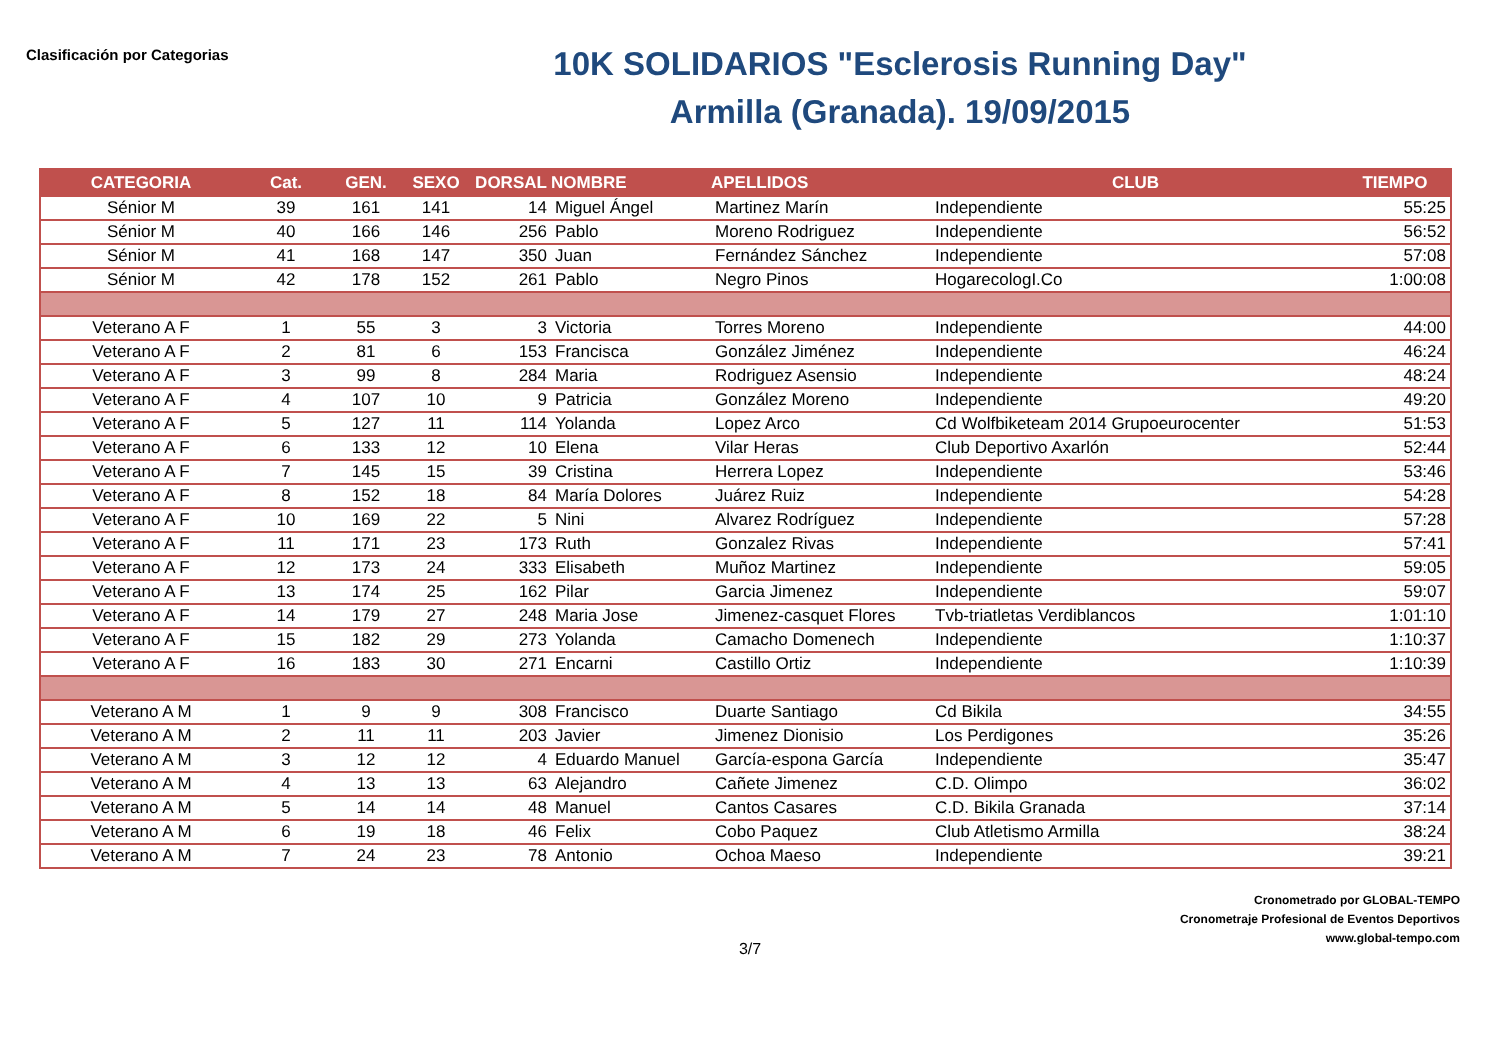Clasificación por Categorias
10K SOLIDARIOS "Esclerosis Running Day"
Armilla (Granada). 19/09/2015
| CATEGORIA | Cat. | GEN. | SEXO | DORSAL | NOMBRE | APELLIDOS | CLUB | TIEMPO |
| --- | --- | --- | --- | --- | --- | --- | --- | --- |
| Sénior M | 39 | 161 | 141 | 14 | Miguel Ángel | Martinez Marín | Independiente | 55:25 |
| Sénior M | 40 | 166 | 146 | 256 | Pablo | Moreno Rodriguez | Independiente | 56:52 |
| Sénior M | 41 | 168 | 147 | 350 | Juan | Fernández Sánchez | Independiente | 57:08 |
| Sénior M | 42 | 178 | 152 | 261 | Pablo | Negro Pinos | HogarecologI.Co | 1:00:08 |
| Veterano A F | 1 | 55 | 3 | 3 | Victoria | Torres Moreno | Independiente | 44:00 |
| Veterano A F | 2 | 81 | 6 | 153 | Francisca | González Jiménez | Independiente | 46:24 |
| Veterano A F | 3 | 99 | 8 | 284 | Maria | Rodriguez Asensio | Independiente | 48:24 |
| Veterano A F | 4 | 107 | 10 | 9 | Patricia | González Moreno | Independiente | 49:20 |
| Veterano A F | 5 | 127 | 11 | 114 | Yolanda | Lopez Arco | Cd Wolfbiketeam 2014 Grupoeurocenter | 51:53 |
| Veterano A F | 6 | 133 | 12 | 10 | Elena | Vilar Heras | Club Deportivo Axarlón | 52:44 |
| Veterano A F | 7 | 145 | 15 | 39 | Cristina | Herrera Lopez | Independiente | 53:46 |
| Veterano A F | 8 | 152 | 18 | 84 | María Dolores | Juárez Ruiz | Independiente | 54:28 |
| Veterano A F | 10 | 169 | 22 | 5 | Nini | Alvarez Rodríguez | Independiente | 57:28 |
| Veterano A F | 11 | 171 | 23 | 173 | Ruth | Gonzalez Rivas | Independiente | 57:41 |
| Veterano A F | 12 | 173 | 24 | 333 | Elisabeth | Muñoz Martinez | Independiente | 59:05 |
| Veterano A F | 13 | 174 | 25 | 162 | Pilar | Garcia Jimenez | Independiente | 59:07 |
| Veterano A F | 14 | 179 | 27 | 248 | Maria Jose | Jimenez-casquet Flores | Tvb-triatletas Verdiblancos | 1:01:10 |
| Veterano A F | 15 | 182 | 29 | 273 | Yolanda | Camacho Domenech | Independiente | 1:10:37 |
| Veterano A F | 16 | 183 | 30 | 271 | Encarni | Castillo Ortiz | Independiente | 1:10:39 |
| Veterano A M | 1 | 9 | 9 | 308 | Francisco | Duarte Santiago | Cd Bikila | 34:55 |
| Veterano A M | 2 | 11 | 11 | 203 | Javier | Jimenez Dionisio | Los Perdigones | 35:26 |
| Veterano A M | 3 | 12 | 12 | 4 | Eduardo Manuel | García-espona García | Independiente | 35:47 |
| Veterano A M | 4 | 13 | 13 | 63 | Alejandro | Cañete Jimenez | C.D. Olimpo | 36:02 |
| Veterano A M | 5 | 14 | 14 | 48 | Manuel | Cantos Casares | C.D. Bikila Granada | 37:14 |
| Veterano A M | 6 | 19 | 18 | 46 | Felix | Cobo Paquez | Club Atletismo Armilla | 38:24 |
| Veterano A M | 7 | 24 | 23 | 78 | Antonio | Ochoa Maeso | Independiente | 39:21 |
Cronometrado por GLOBAL-TEMPO
Cronometraje Profesional de Eventos Deportivos
www.global-tempo.com
3/7